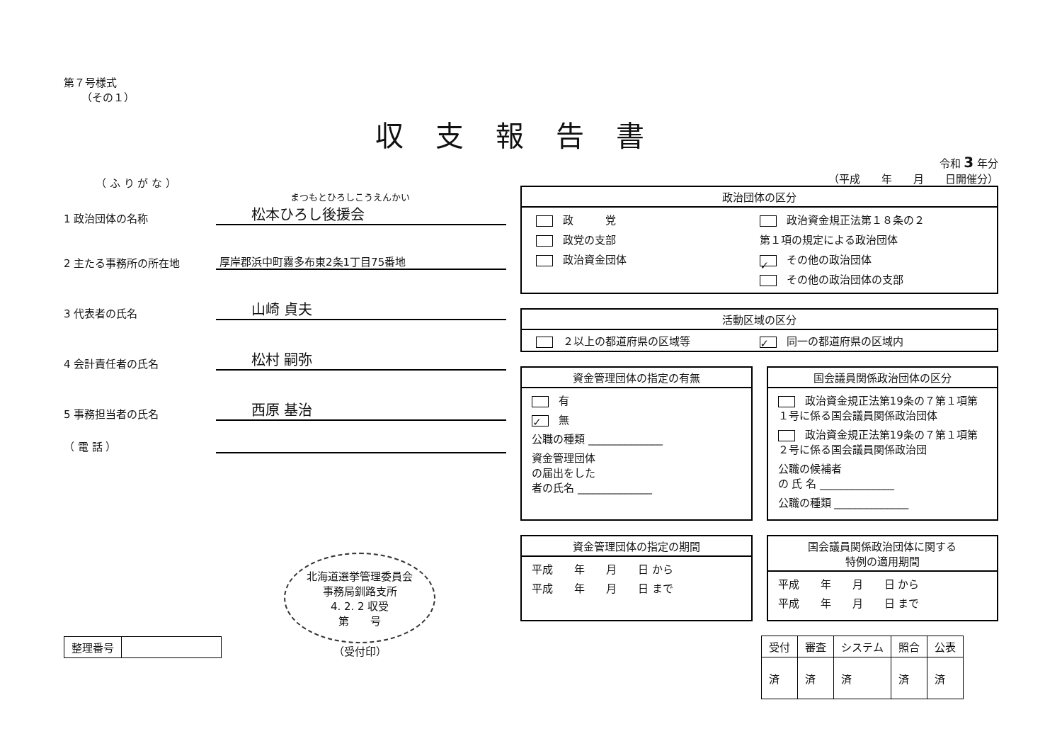収支報告書
第７号様式
（その１）
（ ふ り が な ）
まつもとひろしこうえんかい
1 政治団体の名称
松本ひろし後援会
2 主たる事務所の所在地
厚岸郡浜中町霧多布東2条1丁目75番地
3 代表者の氏名
山崎 貞夫
4 会計責任者の氏名
松村 嗣弥
5 事務担当者の氏名
西原 基治
（ 電 話 ）
| 整理番号 | |
北海道選挙管理委員会
事務局釧路支所
4. 2. 2 収受
第　　号
（受付印）
令和 3 年分
（平成　　年　　月　　日開催分）
政治団体の区分
政　　　党
政党の支部
政治資金団体
政治資金規正法第１８条の２
第１項の規定による政治団体
✓ その他の政治団体
その他の政治団体の支部
活動区域の区分
２以上の都道府県の区域等
✓ 同一の都道府県の区域内
資金管理団体の指定の有無
有
✓ 無
公職の種類 ______________
資金管理団体
の届出をした
者の氏名 ______________
国会議員関係政治団体の区分
政治資金規正法第19条の７第１項第１号に係る国会議員関係政治団体
政治資金規正法第19条の７第１項第２号に係る国会議員関係政治団
公職の候補者
の 氏 名 ______________
公職の種類 ______________
資金管理団体の指定の期間
平成　　年　　月　　日 から
平成　　年　　月　　日 まで
国会議員関係政治団体に関する
特例の適用期間
平成　　年　　月　　日 から
平成　　年　　月　　日 まで
| 受付 | 審査 | システム | 照合 | 公表 |
| --- | --- | --- | --- | --- |
| 済 | 済 | 済 | 済 | 済 |